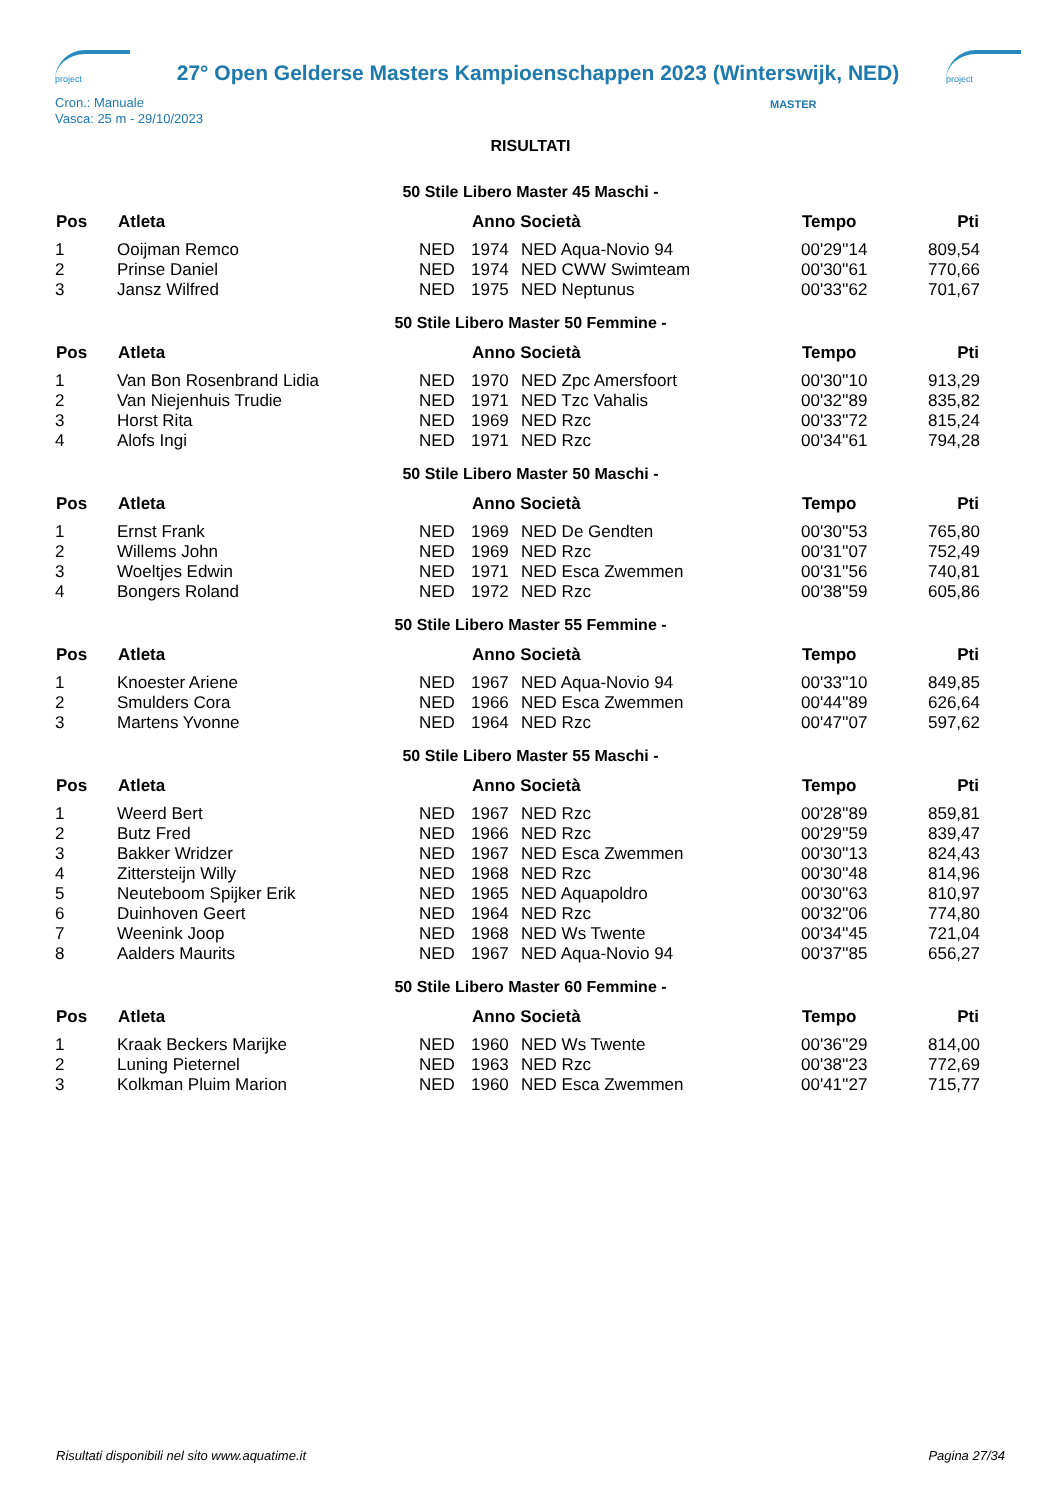project
27° Open Gelderse Masters Kampioenschappen 2023 (Winterswijk, NED)
project
Cron.: Manuale
Vasca: 25 m - 29/10/2023
MASTER
RISULTATI
50 Stile Libero Master 45 Maschi -
| Pos | Atleta | | Anno Società | | Tempo | Pti |
| --- | --- | --- | --- | --- | --- | --- |
| 1 | Ooijman Remco | NED | 1974 | NED Aqua-Novio 94 | 00'29''14 | 809,54 |
| 2 | Prinse Daniel | NED | 1974 | NED CWW Swimteam | 00'30''61 | 770,66 |
| 3 | Jansz Wilfred | NED | 1975 | NED Neptunus | 00'33''62 | 701,67 |
50 Stile Libero Master 50 Femmine -
| Pos | Atleta | | Anno Società | | Tempo | Pti |
| --- | --- | --- | --- | --- | --- | --- |
| 1 | Van Bon Rosenbrand Lidia | NED | 1970 | NED Zpc Amersfoort | 00'30''10 | 913,29 |
| 2 | Van Niejenhuis Trudie | NED | 1971 | NED Tzc Vahalis | 00'32''89 | 835,82 |
| 3 | Horst Rita | NED | 1969 | NED Rzc | 00'33''72 | 815,24 |
| 4 | Alofs Ingi | NED | 1971 | NED Rzc | 00'34''61 | 794,28 |
50 Stile Libero Master 50 Maschi -
| Pos | Atleta | | Anno Società | | Tempo | Pti |
| --- | --- | --- | --- | --- | --- | --- |
| 1 | Ernst Frank | NED | 1969 | NED De Gendten | 00'30''53 | 765,80 |
| 2 | Willems John | NED | 1969 | NED Rzc | 00'31''07 | 752,49 |
| 3 | Woeltjes Edwin | NED | 1971 | NED Esca Zwemmen | 00'31''56 | 740,81 |
| 4 | Bongers Roland | NED | 1972 | NED Rzc | 00'38''59 | 605,86 |
50 Stile Libero Master 55 Femmine -
| Pos | Atleta | | Anno Società | | Tempo | Pti |
| --- | --- | --- | --- | --- | --- | --- |
| 1 | Knoester Ariene | NED | 1967 | NED Aqua-Novio 94 | 00'33''10 | 849,85 |
| 2 | Smulders Cora | NED | 1966 | NED Esca Zwemmen | 00'44''89 | 626,64 |
| 3 | Martens Yvonne | NED | 1964 | NED Rzc | 00'47''07 | 597,62 |
50 Stile Libero Master 55 Maschi -
| Pos | Atleta | | Anno Società | | Tempo | Pti |
| --- | --- | --- | --- | --- | --- | --- |
| 1 | Weerd Bert | NED | 1967 | NED Rzc | 00'28''89 | 859,81 |
| 2 | Butz Fred | NED | 1966 | NED Rzc | 00'29''59 | 839,47 |
| 3 | Bakker Wridzer | NED | 1967 | NED Esca Zwemmen | 00'30''13 | 824,43 |
| 4 | Zittersteijn Willy | NED | 1968 | NED Rzc | 00'30''48 | 814,96 |
| 5 | Neuteboom Spijker Erik | NED | 1965 | NED Aquapoldro | 00'30''63 | 810,97 |
| 6 | Duinhoven Geert | NED | 1964 | NED Rzc | 00'32''06 | 774,80 |
| 7 | Weenink Joop | NED | 1968 | NED Ws Twente | 00'34''45 | 721,04 |
| 8 | Aalders Maurits | NED | 1967 | NED Aqua-Novio 94 | 00'37''85 | 656,27 |
50 Stile Libero Master 60 Femmine -
| Pos | Atleta | | Anno Società | | Tempo | Pti |
| --- | --- | --- | --- | --- | --- | --- |
| 1 | Kraak Beckers Marijke | NED | 1960 | NED Ws Twente | 00'36''29 | 814,00 |
| 2 | Luning Pieternel | NED | 1963 | NED Rzc | 00'38''23 | 772,69 |
| 3 | Kolkman Pluim Marion | NED | 1960 | NED Esca Zwemmen | 00'41''27 | 715,77 |
Risultati disponibili nel sito www.aquatime.it Pagina 27/34